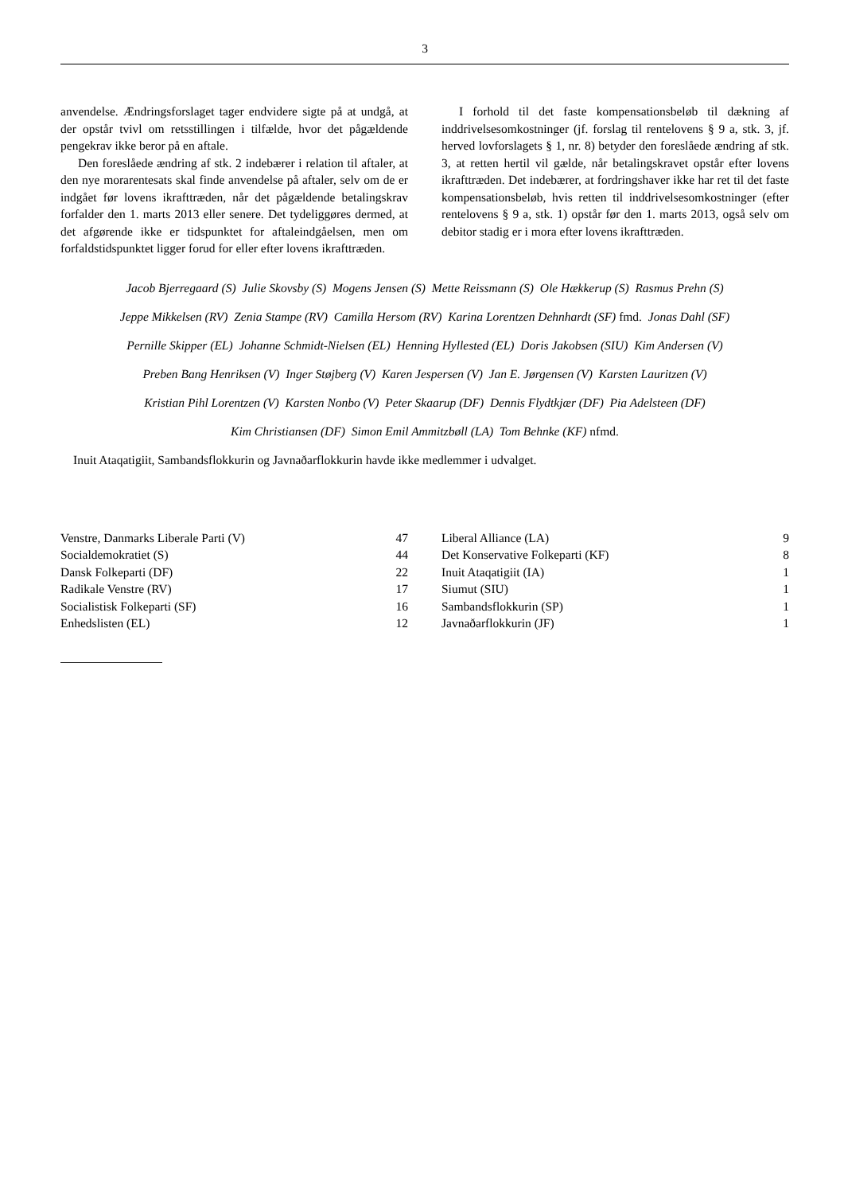3
anvendelse. Ændringsforslaget tager endvidere sigte på at undgå, at der opstår tvivl om retsstillingen i tilfælde, hvor det pågældende pengekrav ikke beror på en aftale.
Den foreslåede ændring af stk. 2 indebærer i relation til aftaler, at den nye morarentesats skal finde anvendelse på aftaler, selv om de er indgået før lovens ikrafttræden, når det pågældende betalingskrav forfalder den 1. marts 2013 eller senere. Det tydeliggøres dermed, at det afgørende ikke er tidspunktet for aftaleindgåelsen, men om forfaldstidspunktet ligger forud for eller efter lovens ikrafttræden.
I forhold til det faste kompensationsbeløb til dækning af inddrivelsesomkostninger (jf. forslag til rentelovens § 9 a, stk. 3, jf. herved lovforslagets § 1, nr. 8) betyder den foreslåede ændring af stk. 3, at retten hertil vil gælde, når betalingskravet opstår efter lovens ikrafttræden. Det indebærer, at fordringshaver ikke har ret til det faste kompensationsbeløb, hvis retten til inddrivelsesomkostninger (efter rentelovens § 9 a, stk. 1) opstår før den 1. marts 2013, også selv om debitor stadig er i mora efter lovens ikrafttræden.
Jacob Bjerregaard (S) Julie Skovsby (S) Mogens Jensen (S) Mette Reissmann (S) Ole Hækkerup (S) Rasmus Prehn (S)
Jeppe Mikkelsen (RV) Zenia Stampe (RV) Camilla Hersom (RV) Karina Lorentzen Dehnhardt (SF) fmd. Jonas Dahl (SF)
Pernille Skipper (EL) Johanne Schmidt-Nielsen (EL) Henning Hyllested (EL) Doris Jakobsen (SIU) Kim Andersen (V)
Preben Bang Henriksen (V) Inger Støjberg (V) Karen Jespersen (V) Jan E. Jørgensen (V) Karsten Lauritzen (V)
Kristian Pihl Lorentzen (V) Karsten Nonbo (V) Peter Skaarup (DF) Dennis Flydtkjær (DF) Pia Adelsteen (DF)
Kim Christiansen (DF) Simon Emil Ammitzbøll (LA) Tom Behnke (KF) nfmd.
Inuit Ataqatigiit, Sambandsflokkurin og Javnaðarflokkurin havde ikke medlemmer i udvalget.
| Venstre, Danmarks Liberale Parti (V) | 47 |
| Socialdemokratiet (S) | 44 |
| Dansk Folkeparti (DF) | 22 |
| Radikale Venstre (RV) | 17 |
| Socialistisk Folkeparti (SF) | 16 |
| Enhedslisten (EL) | 12 |
| Liberal Alliance (LA) | 9 |
| Det Konservative Folkeparti (KF) | 8 |
| Inuit Ataqatigiit (IA) | 1 |
| Siumut (SIU) | 1 |
| Sambandsflokkurin (SP) | 1 |
| Javnaðarflokkurin (JF) | 1 |